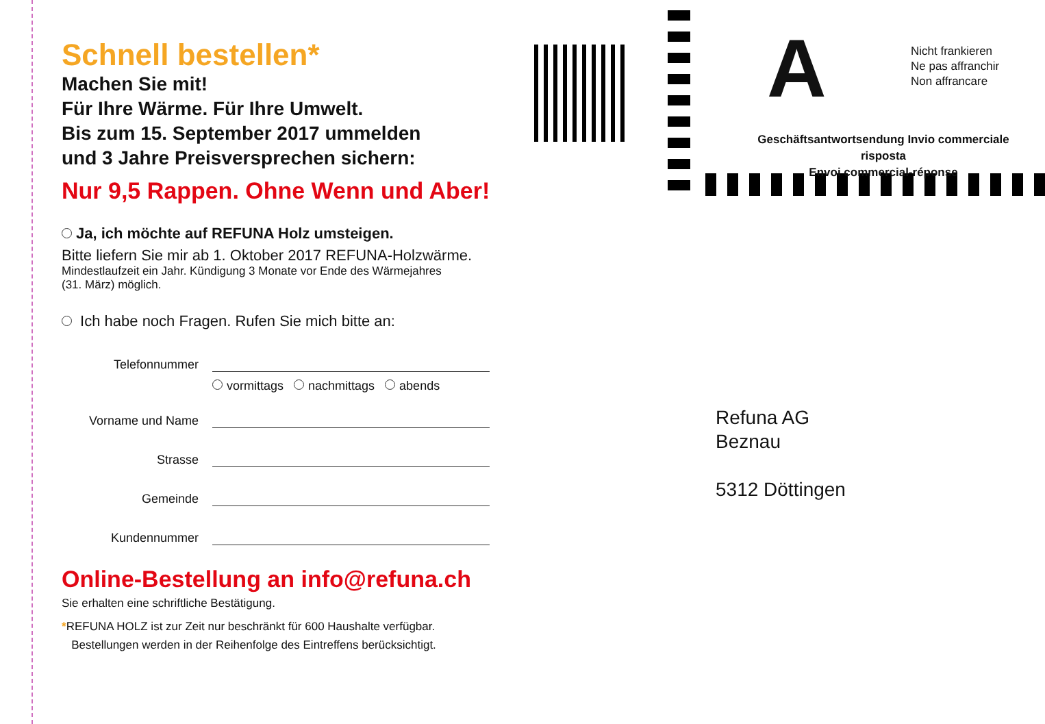Schnell bestellen*
Machen Sie mit!
Für Ihre Wärme. Für Ihre Umwelt.
Bis zum 15. September 2017 ummelden
und 3 Jahre Preisversprechen sichern:
Nur 9,5 Rappen. Ohne Wenn und Aber!
Ja, ich möchte auf REFUNA Holz umsteigen.
Bitte liefern Sie mir ab 1. Oktober 2017 REFUNA-Holzwärme.
Mindestlaufzeit ein Jahr. Kündigung 3 Monate vor Ende des Wärmejahres
(31. März) möglich.
Ich habe noch Fragen. Rufen Sie mich bitte an:
Telefonnummer
vormittags nachmittags abends
Vorname und Name
Strasse
Gemeinde
Kundennummer
Online-Bestellung an info@refuna.ch
Sie erhalten eine schriftliche Bestätigung.
*REFUNA HOLZ ist zur Zeit nur beschränkt für 600 Haushalte verfügbar.
Bestellungen werden in der Reihenfolge des Eintreffens berücksichtigt.
A
Nicht frankieren
Ne pas affranchir
Non affrancare
Geschäftsantwortsendung Invio commerciale risposta
Envoi commercial-réponse
Refuna AG
Beznau
5312 Döttingen